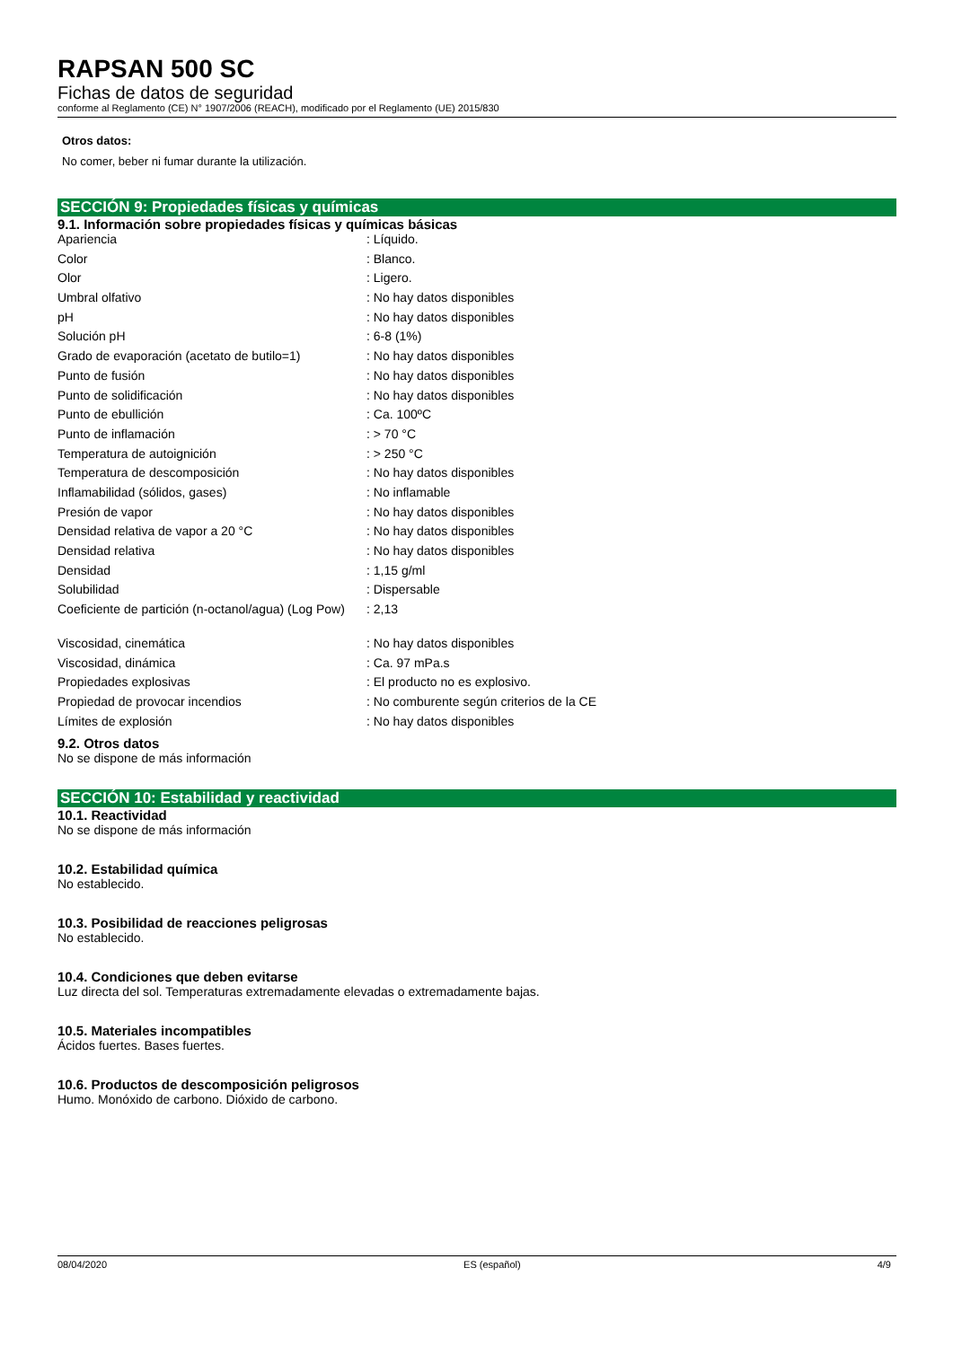RAPSAN 500 SC
Fichas de datos de seguridad
conforme al Reglamento (CE) N° 1907/2006 (REACH), modificado por el Reglamento (UE) 2015/830
Otros datos:
No comer, beber ni fumar durante la utilización.
SECCIÓN 9: Propiedades físicas y químicas
9.1. Información sobre propiedades físicas y químicas básicas
| Apariencia | : Líquido. |
| Color | : Blanco. |
| Olor | : Ligero. |
| Umbral olfativo | : No hay datos disponibles |
| pH | : No hay datos disponibles |
| Solución pH | : 6-8 (1%) |
| Grado de evaporación (acetato de butilo=1) | : No hay datos disponibles |
| Punto de fusión | : No hay datos disponibles |
| Punto de solidificación | : No hay datos disponibles |
| Punto de ebullición | : Ca. 100ºC |
| Punto de inflamación | : > 70 °C |
| Temperatura de autoignición | : > 250 °C |
| Temperatura de descomposición | : No hay datos disponibles |
| Inflamabilidad (sólidos, gases) | : No inflamable |
| Presión de vapor | : No hay datos disponibles |
| Densidad relativa de vapor a 20 °C | : No hay datos disponibles |
| Densidad relativa | : No hay datos disponibles |
| Densidad | : 1,15 g/ml |
| Solubilidad | : Dispersable |
| Coeficiente de partición (n-octanol/agua) (Log Pow) | : 2,13 |
| Viscosidad, cinemática | : No hay datos disponibles |
| Viscosidad, dinámica | : Ca. 97 mPa.s |
| Propiedades explosivas | : El producto no es explosivo. |
| Propiedad de provocar incendios | : No comburente según criterios de la CE |
| Límites de explosión | : No hay datos disponibles |
9.2. Otros datos
No se dispone de más información
SECCIÓN 10: Estabilidad y reactividad
10.1. Reactividad
No se dispone de más información
10.2. Estabilidad química
No establecido.
10.3. Posibilidad de reacciones peligrosas
No establecido.
10.4. Condiciones que deben evitarse
Luz directa del sol. Temperaturas extremadamente elevadas o extremadamente bajas.
10.5. Materiales incompatibles
Ácidos fuertes. Bases fuertes.
10.6. Productos de descomposición peligrosos
Humo. Monóxido de carbono. Dióxido de carbono.
08/04/2020 ES (español) 4/9